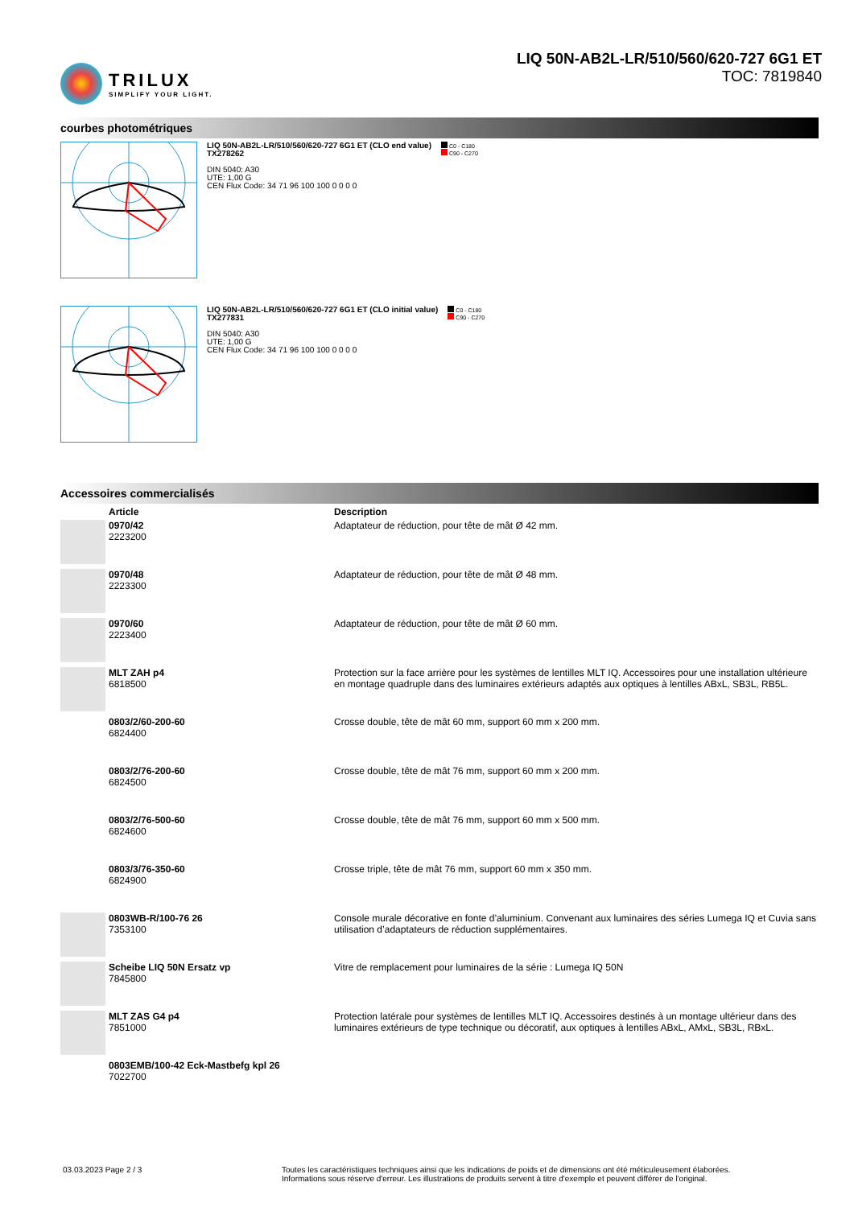TRILUX
SIMPLIFY YOUR LIGHT.
LIQ 50N-AB2L-LR/510/560/620-727 6G1 ET
TOC: 7819840
courbes photométriques
LIQ 50N-AB2L-LR/510/560/620-727 6G1 ET (CLO end value)
TX278262
DIN 5040: A30
UTE: 1,00 G
CEN Flux Code: 34 71 96 100 100 0 0 0 0
C0 - C180
C90 - C270
LIQ 50N-AB2L-LR/510/560/620-727 6G1 ET (CLO initial value)
TX277831
DIN 5040: A30
UTE: 1,00 G
CEN Flux Code: 34 71 96 100 100 0 0 0 0
C0 - C180
C90 - C270
Accessoires commercialisés
| | Article | Description |
| --- | --- | --- |
| | 0970/42 2223200 | Adaptateur de réduction, pour tête de mât Ø 42 mm. |
| | 0970/48 2223300 | Adaptateur de réduction, pour tête de mât Ø 48 mm. |
| | 0970/60 2223400 | Adaptateur de réduction, pour tête de mât Ø 60 mm. |
| | MLT ZAH p4 6818500 | Protection sur la face arrière pour les systèmes de lentilles MLT IQ. Accessoires pour une installation ultérieure en montage quadruple dans des luminaires extérieurs adaptés aux optiques à lentilles ABxL, SB3L, RB5L. |
| | 0803/2/60-200-60 6824400 | Crosse double, tête de mât 60 mm, support 60 mm x 200 mm. |
| | 0803/2/76-200-60 6824500 | Crosse double, tête de mât 76 mm, support 60 mm x 200 mm. |
| | 0803/2/76-500-60 6824600 | Crosse double, tête de mât 76 mm, support 60 mm x 500 mm. |
| | 0803/3/76-350-60 6824900 | Crosse triple, tête de mât 76 mm, support 60 mm x 350 mm. |
| | 0803WB-R/100-76 26 7353100 | Console murale décorative en fonte d’aluminium. Convenant aux luminaires des séries Lumega IQ et Cuvia sans utilisation d’adaptateurs de réduction supplémentaires. |
| | Scheibe LIQ 50N Ersatz vp 7845800 | Vitre de remplacement pour luminaires de la série : Lumega IQ 50N |
| | MLT ZAS G4 p4 7851000 | Protection latérale pour systèmes de lentilles MLT IQ. Accessoires destinés à un montage ultérieur dans des luminaires extérieurs de type technique ou décoratif, aux optiques à lentilles ABxL, AMxL, SB3L, RBxL. |
| | 0803EMB/100-42 Eck-Mastbefg kpl 26 7022700 | |
03.03.2023 Page 2 / 3 Toutes les caractéristiques techniques ainsi que les indications de poids et de dimensions ont été méticuleusement élaborées.
Informations sous réserve d'erreur. Les illustrations de produits servent à titre d'exemple et peuvent différer de l'original.